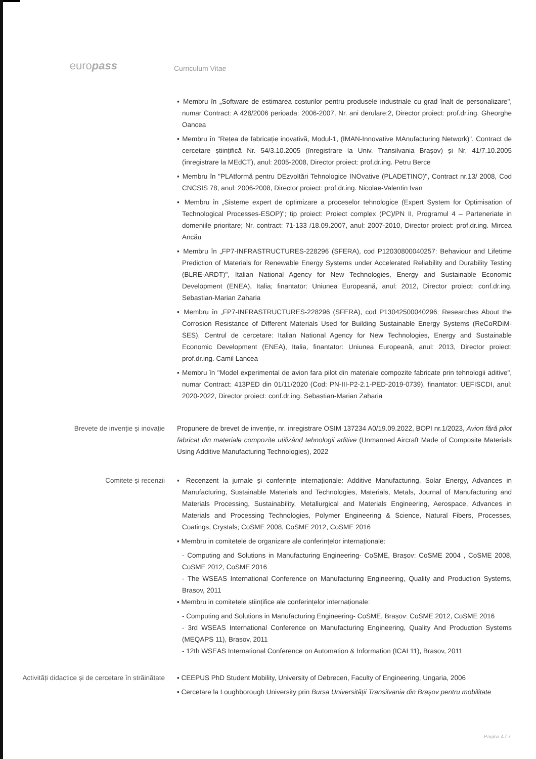europass
Curriculum Vitae
▪ Membru în „Software de estimarea costurilor pentru produsele industriale cu grad înalt de personalizare", numar Contract: A 428/2006 perioada: 2006-2007, Nr. ani derulare:2, Director proiect: prof.dr.ing. Gheorghe Oancea
▪ Membru în "Rețea de fabricație inovativă, Modul-1, (IMAN-Innovative MAnufacturing Network)". Contract de cercetare științifică Nr. 54/3.10.2005 (înregistrare la Univ. Transilvania Brașov) și Nr. 41/7.10.2005 (înregistrare la MEdCT), anul: 2005-2008, Director proiect: prof.dr.ing. Petru Berce
▪ Membru în "PLAtformă pentru DEzvoltări Tehnologice INOvative (PLADETINO)", Contract nr.13/ 2008, Cod CNCSIS 78, anul: 2006-2008, Director proiect: prof.dr.ing. Nicolae-Valentin Ivan
▪ Membru în „Sisteme expert de optimizare a proceselor tehnologice (Expert System for Optimisation of Technological Processes-ESOP)"; tip proiect: Proiect complex (PC)/PN II, Programul 4 – Parteneriate in domeniile prioritare; Nr. contract: 71-133 /18.09.2007, anul: 2007-2010, Director proiect: prof.dr.ing. Mircea Ancău
▪ Membru în „FP7-INFRASTRUCTURES-228296 (SFERA), cod P12030800040257: Behaviour and Lifetime Prediction of Materials for Renewable Energy Systems under Accelerated Reliability and Durability Testing (BLRE-ARDT)", Italian National Agency for New Technologies, Energy and Sustainable Economic Development (ENEA), Italia; finantator: Uniunea Europeană, anul: 2012, Director proiect: conf.dr.ing. Sebastian-Marian Zaharia
▪ Membru în „FP7-INFRASTRUCTURES-228296 (SFERA), cod P13042500040296: Researches About the Corrosion Resistance of Different Materials Used for Building Sustainable Energy Systems (ReCoRDiM-SES), Centrul de cercetare: Italian National Agency for New Technologies, Energy and Sustainable Economic Development (ENEA), Italia, finantator: Uniunea Europeană, anul: 2013, Director proiect: prof.dr.ing. Camil Lancea
▪ Membru în "Model experimental de avion fara pilot din materiale compozite fabricate prin tehnologii aditive", numar Contract: 413PED din 01/11/2020 (Cod: PN-III-P2-2.1-PED-2019-0739), finantator: UEFISCDI, anul: 2020-2022, Director proiect: conf.dr.ing. Sebastian-Marian Zaharia
Brevete de invenție și inovație Propunere de brevet de invenție, nr. inregistrare OSIM 137234 A0/19.09.2022, BOPI nr.1/2023, Avion fără pilot fabricat din materiale compozite utilizând tehnologii aditive (Unmanned Aircraft Made of Composite Materials Using Additive Manufacturing Technologies), 2022
Comitete și recenzii ▪ Recenzent la jurnale și conferințe internaționale: Additive Manufacturing, Solar Energy, Advances in Manufacturing, Sustainable Materials and Technologies, Materials, Metals, Journal of Manufacturing and Materials Processing, Sustainability, Metallurgical and Materials Engineering, Aerospace, Advances in Materials and Processing Technologies, Polymer Engineering & Science, Natural Fibers, Processes, Coatings, Crystals; CoSME 2008, CoSME 2012, CoSME 2016
▪ Membru in comitetele de organizare ale conferințelor internaționale:
- Computing and Solutions in Manufacturing Engineering- CoSME, Brașov: CoSME 2004 , CoSME 2008, CoSME 2012, CoSME 2016
- The WSEAS International Conference on Manufacturing Engineering, Quality and Production Systems, Brasov, 2011
▪ Membru in comitetele științifice ale conferințelor internaționale:
- Computing and Solutions in Manufacturing Engineering- CoSME, Brașov: CoSME 2012, CoSME 2016
- 3rd WSEAS International Conference on Manufacturing Engineering, Quality And Production Systems (MEQAPS 11), Brasov, 2011
- 12th WSEAS International Conference on Automation & Information (ICAI 11), Brasov, 2011
Activități didactice și de cercetare în străinătate
▪ CEEPUS PhD Student Mobility, University of Debrecen, Faculty of Engineering, Ungaria, 2006
▪ Cercetare la Loughborough University prin Bursa Universității Transilvania din Brașov pentru mobilitate
Pagina 4 / 7